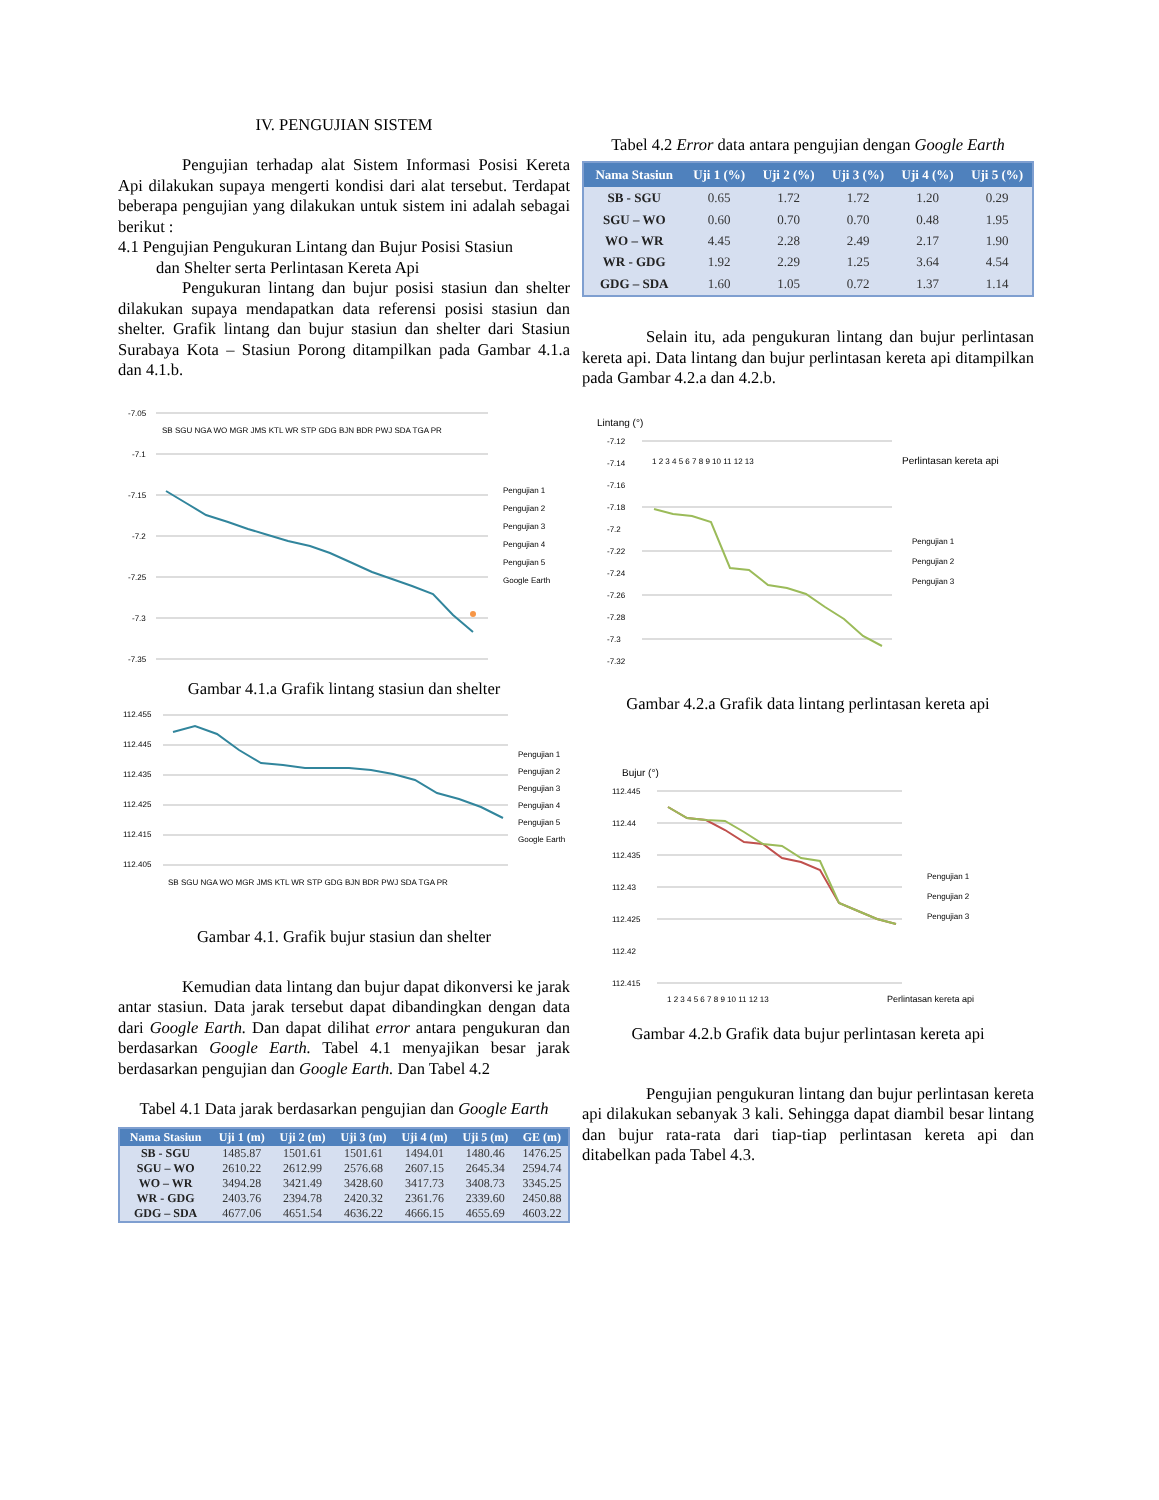IV. PENGUJIAN SISTEM
Pengujian terhadap alat Sistem Informasi Posisi Kereta Api dilakukan supaya mengerti kondisi dari alat tersebut. Terdapat beberapa pengujian yang dilakukan untuk sistem ini adalah sebagai berikut :
4.1 Pengujian Pengukuran Lintang dan Bujur Posisi Stasiun
dan Shelter serta Perlintasan Kereta Api
Pengukuran lintang dan bujur posisi stasiun dan shelter dilakukan supaya mendapatkan data referensi posisi stasiun dan shelter. Grafik lintang dan bujur stasiun dan shelter dari Stasiun Surabaya Kota – Stasiun Porong ditampilkan pada Gambar 4.1.a dan 4.1.b.
-7.05
-7.1
-7.15
-7.2
-7.25
-7.3
-7.35
SB SGU NGA WO MGR JMS KTL WR STP GDG BJN BDR PWJ SDA TGA PR
Pengujian 1
Pengujian 2
Pengujian 3
Pengujian 4
Pengujian 5
Google Earth
Gambar 4.1.a Grafik lintang stasiun dan shelter
112.455
112.445
112.435
112.425
112.415
112.405
SB SGU NGA WO MGR JMS KTL WR STP GDG BJN BDR PWJ SDA TGA PR
Pengujian 1
Pengujian 2
Pengujian 3
Pengujian 4
Pengujian 5
Google Earth
Gambar 4.1. Grafik bujur stasiun dan shelter
Kemudian data lintang dan bujur dapat dikonversi ke jarak antar stasiun. Data jarak tersebut dapat dibandingkan dengan data dari Google Earth. Dan dapat dilihat error antara pengukuran dan berdasarkan Google Earth. Tabel 4.1 menyajikan besar jarak berdasarkan pengujian dan Google Earth. Dan Tabel 4.2
Tabel 4.1 Data jarak berdasarkan pengujian dan Google Earth
| Nama Stasiun | Uji 1 (m) | Uji 2 (m) | Uji 3 (m) | Uji 4 (m) | Uji 5 (m) | GE (m) |
| --- | --- | --- | --- | --- | --- | --- |
| SB - SGU | 1485.87 | 1501.61 | 1501.61 | 1494.01 | 1480.46 | 1476.25 |
| SGU – WO | 2610.22 | 2612.99 | 2576.68 | 2607.15 | 2645.34 | 2594.74 |
| WO – WR | 3494.28 | 3421.49 | 3428.60 | 3417.73 | 3408.73 | 3345.25 |
| WR - GDG | 2403.76 | 2394.78 | 2420.32 | 2361.76 | 2339.60 | 2450.88 |
| GDG – SDA | 4677.06 | 4651.54 | 4636.22 | 4666.15 | 4655.69 | 4603.22 |
Tabel 4.2 Error data antara pengujian dengan Google Earth
| Nama Stasiun | Uji 1 (%) | Uji 2 (%) | Uji 3 (%) | Uji 4 (%) | Uji 5 (%) |
| --- | --- | --- | --- | --- | --- |
| SB - SGU | 0.65 | 1.72 | 1.72 | 1.20 | 0.29 |
| SGU – WO | 0.60 | 0.70 | 0.70 | 0.48 | 1.95 |
| WO – WR | 4.45 | 2.28 | 2.49 | 2.17 | 1.90 |
| WR - GDG | 1.92 | 2.29 | 1.25 | 3.64 | 4.54 |
| GDG – SDA | 1.60 | 1.05 | 0.72 | 1.37 | 1.14 |
Selain itu, ada pengukuran lintang dan bujur perlintasan kereta api. Data lintang dan bujur perlintasan kereta api ditampilkan pada Gambar 4.2.a dan 4.2.b.
Lintang (°)
-7.12
-7.14
-7.16
-7.18
-7.2
-7.22
-7.24
-7.26
-7.28
-7.3
-7.32
1 2 3 4 5 6 7 8 9 10 11 12 13
Perlintasan kereta api
Pengujian 1
Pengujian 2
Pengujian 3
Gambar 4.2.a Grafik data lintang perlintasan kereta api
Bujur (°)
112.445
112.44
112.435
112.43
112.425
112.42
112.415
1 2 3 4 5 6 7 8 9 10 11 12 13
Perlintasan kereta api
Pengujian 1
Pengujian 2
Pengujian 3
Gambar 4.2.b Grafik data bujur perlintasan kereta api
Pengujian pengukuran lintang dan bujur perlintasan kereta api dilakukan sebanyak 3 kali. Sehingga dapat diambil besar lintang dan bujur rata-rata dari tiap-tiap perlintasan kereta api dan ditabelkan pada Tabel 4.3.